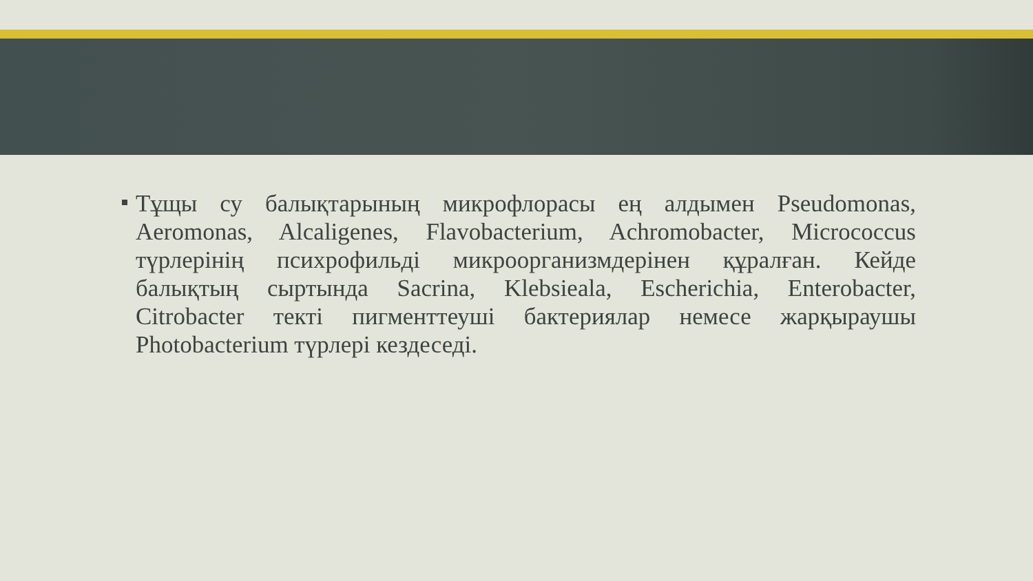Тұщы су балықтарының микрофлорасы ең алдымен Pseudomonas, Aeromonas, Alcaligenes, Flavobacterium, Achromobacter, Micrococcus түрлерінің психрофильді микроорганизмдерінен құралған. Кейде балықтың сыртында Sacrina, Klebsieala, Escherichia, Enterobacter, Citrobacter текті пигменттеуші бактериялар немесе жарқыраушы Photobacterium түрлері кездеседі.